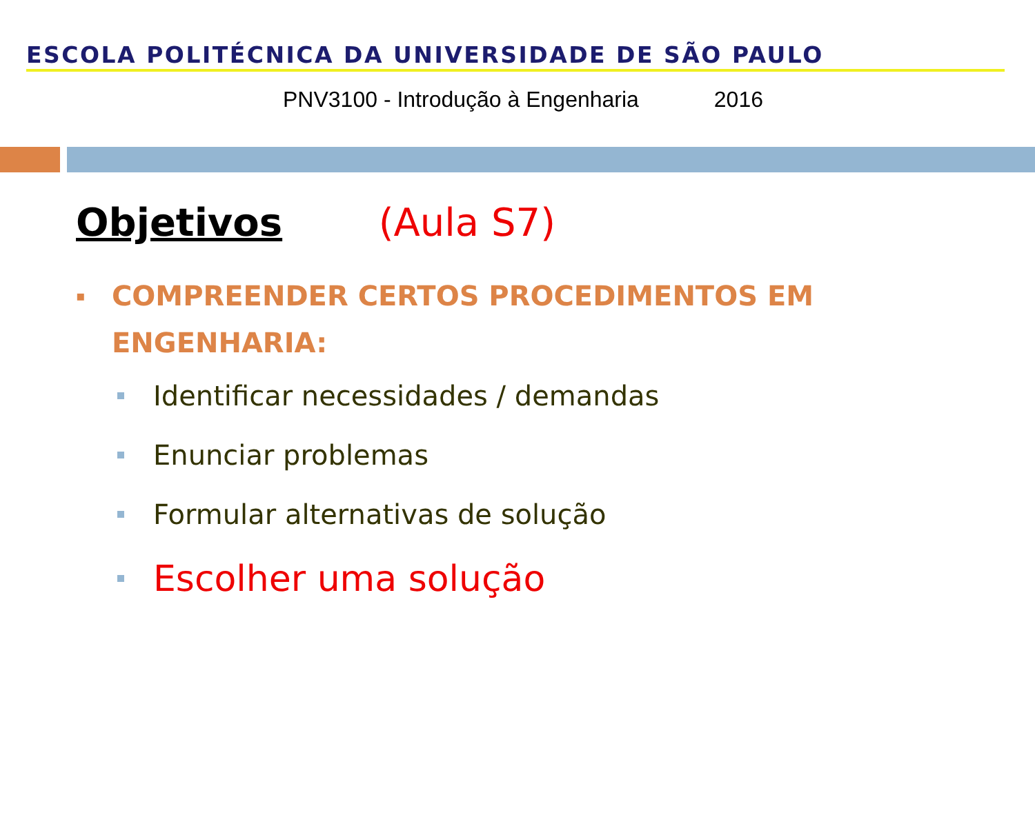ESCOLA POLITÉCNICA DA UNIVERSIDADE DE SÃO PAULO
PNV3100 - Introdução à Engenharia 2016
Objetivos (Aula S7)
▪
COMPREENDER CERTOS PROCEDIMENTOS EM
ENGENHARIA:
Identificar necessidades / demandas
Enunciar problemas
Formular alternativas de solução
Escolher uma solução